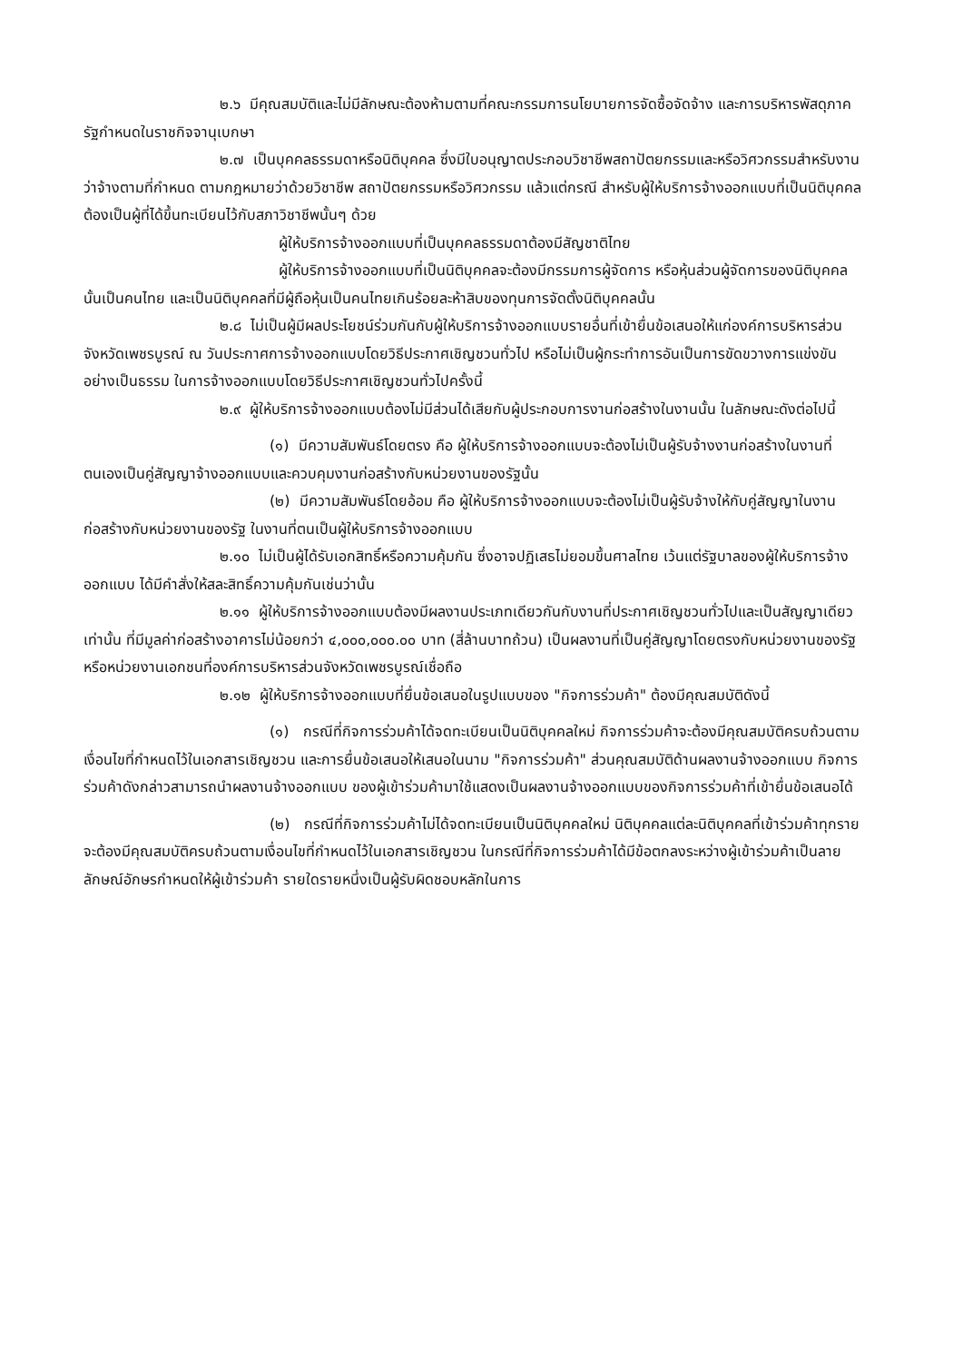๒.๖ มีคุณสมบัติและไม่มีลักษณะต้องห้ามตามที่คณะกรรมการนโยบายการจัดซื้อจัดจ้าง และการบริหารพัสดุภาครัฐกำหนดในราชกิจจานุเบกษา
๒.๗ เป็นบุคคลธรรมดาหรือนิติบุคคล ซึ่งมีใบอนุญาตประกอบวิชาชีพสถาปัตยกรรมและหรือวิศวกรรมสำหรับงานว่าจ้างตามที่กำหนด ตามกฎหมายว่าด้วยวิชาชีพ สถาปัตยกรรมหรือวิศวกรรม แล้วแต่กรณี สำหรับผู้ให้บริการจ้างออกแบบที่เป็นนิติบุคคล ต้องเป็นผู้ที่ได้ขึ้นทะเบียนไว้กับสภาวิชาชีพนั้นๆ ด้วย
ผู้ให้บริการจ้างออกแบบที่เป็นบุคคลธรรมดาต้องมีสัญชาติไทย
ผู้ให้บริการจ้างออกแบบที่เป็นนิติบุคคลจะต้องมีกรรมการผู้จัดการ หรือหุ้นส่วนผู้จัดการของนิติบุคคลนั้นเป็นคนไทย และเป็นนิติบุคคลที่มีผู้ถือหุ้นเป็นคนไทยเกินร้อยละห้าสิบของทุนการจัดตั้งนิติบุคคลนั้น
๒.๘ ไม่เป็นผู้มีผลประโยชน์ร่วมกันกับผู้ให้บริการจ้างออกแบบรายอื่นที่เข้ายื่นข้อเสนอให้แก่องค์การบริหารส่วนจังหวัดเพชรบูรณ์ ณ วันประกาศการจ้างออกแบบโดยวิธีประกาศเชิญชวนทั่วไป หรือไม่เป็นผู้กระทำการอันเป็นการขัดขวางการแข่งขันอย่างเป็นธรรม ในการจ้างออกแบบโดยวิธีประกาศเชิญชวนทั่วไปครั้งนี้
๒.๙ ผู้ให้บริการจ้างออกแบบต้องไม่มีส่วนได้เสียกับผู้ประกอบการงานก่อสร้างในงานนั้น ในลักษณะดังต่อไปนี้
(๑) มีความสัมพันธ์โดยตรง คือ ผู้ให้บริการจ้างออกแบบจะต้องไม่เป็นผู้รับจ้างงานก่อสร้างในงานที่ตนเองเป็นคู่สัญญาจ้างออกแบบและควบคุมงานก่อสร้างกับหน่วยงานของรัฐนั้น
(๒) มีความสัมพันธ์โดยอ้อม คือ ผู้ให้บริการจ้างออกแบบจะต้องไม่เป็นผู้รับจ้างให้กับคู่สัญญาในงานก่อสร้างกับหน่วยงานของรัฐ ในงานที่ตนเป็นผู้ให้บริการจ้างออกแบบ
๒.๑๐ ไม่เป็นผู้ได้รับเอกสิทธิ์หรือความคุ้มกัน ซึ่งอาจปฏิเสธไม่ยอมขึ้นศาลไทย เว้นแต่รัฐบาลของผู้ให้บริการจ้างออกแบบ ได้มีคำสั่งให้สละสิทธิ์ความคุ้มกันเช่นว่านั้น
๒.๑๑ ผู้ให้บริการจ้างออกแบบต้องมีผลงานประเภทเดียวกันกับงานที่ประกาศเชิญชวนทั่วไปและเป็นสัญญาเดียวเท่านั้น ที่มีมูลค่าก่อสร้างอาคารไม่น้อยกว่า ๔,๐๐๐,๐๐๐.๐๐ บาท (สี่ล้านบาทถ้วน) เป็นผลงานที่เป็นคู่สัญญาโดยตรงกับหน่วยงานของรัฐหรือหน่วยงานเอกชนที่องค์การบริหารส่วนจังหวัดเพชรบูรณ์เชื่อถือ
๒.๑๒ ผู้ให้บริการจ้างออกแบบที่ยื่นข้อเสนอในรูปแบบของ "กิจการร่วมค้า" ต้องมีคุณสมบัติดังนี้
(๑) กรณีที่กิจการร่วมค้าได้จดทะเบียนเป็นนิติบุคคลใหม่ กิจการร่วมค้าจะต้องมีคุณสมบัติครบถ้วนตามเงื่อนไขที่กำหนดไว้ในเอกสารเชิญชวน และการยื่นข้อเสนอให้เสนอในนาม "กิจการร่วมค้า" ส่วนคุณสมบัติด้านผลงานจ้างออกแบบ กิจการร่วมค้าดังกล่าวสามารถนำผลงานจ้างออกแบบ ของผู้เข้าร่วมค้ามาใช้แสดงเป็นผลงานจ้างออกแบบของกิจการร่วมค้าที่เข้ายื่นข้อเสนอได้
(๒) กรณีที่กิจการร่วมค้าไม่ได้จดทะเบียนเป็นนิติบุคคลใหม่ นิติบุคคลแต่ละนิติบุคคลที่เข้าร่วมค้าทุกรายจะต้องมีคุณสมบัติครบถ้วนตามเงื่อนไขที่กำหนดไว้ในเอกสารเชิญชวน ในกรณีที่กิจการร่วมค้าได้มีข้อตกลงระหว่างผู้เข้าร่วมค้าเป็นลายลักษณ์อักษรกำหนดให้ผู้เข้าร่วมค้า รายใดรายหนึ่งเป็นผู้รับผิดชอบหลักในการ